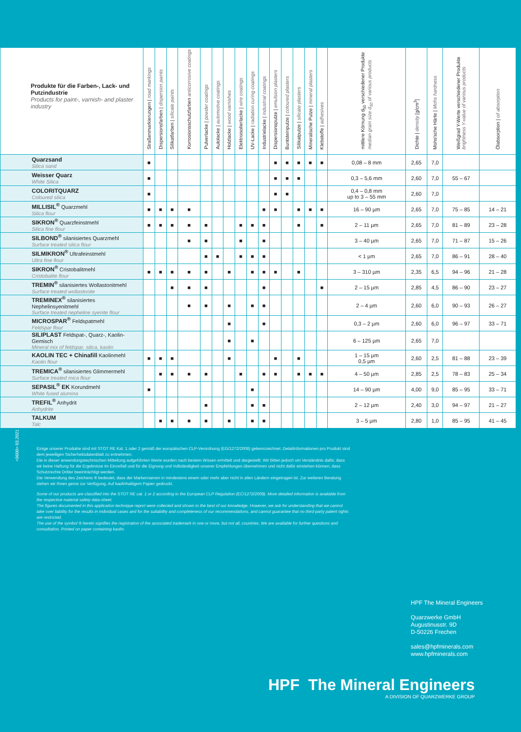| Produkte für die Farben-, Lack- und Putzindustrie Products for paint-, varnish- and plaster industry | Straßenmarkierungen / road markings | Dispersionsfarben / dispersion paints | Silikatfarben / silicate paints | Korrosionsschutzfarben anticorrosive coatings | Pulverlacke / powder coatings | Autolacke / automotive coatings | Holzlacke / wood varnishes | Elektroisolierlacke / wire coatings | UV-Lacke / radiation curing coatings | Industrielacke / industrial coatings | Dispersionsputze / emulsion plasters | Buntsteinputze / coloured plasters | Silikatputze / silicate plasters | Mineralische Putze / mineral plasters | Klebstoffe / adhesives | mittlere Körnung d<sub>50</sub> verschiedener Produkte median grain size d<sub>50</sub> of various products | Dichte / density [g/cm<sup>3</sup>] | Mohs'sche Härte / Mohs hardness | Weißgrad Y-Werte verschiedener Produkte brightness Y-value of various products | Ölabsorption / oil absorption |
| --- | --- | --- | --- | --- | --- | --- | --- | --- | --- | --- | --- | --- | --- | --- | --- | --- | --- | --- | --- | --- |
| Quarzsand Silica sand | ■ | | | | | | | | | | ■ | ■ | ■ | ■ | ■ | 0,08 – 8 mm | 2,65 | 7,0 | | |
| Weisser Quarz White Silica | ■ | | | | | | | | | | ■ | ■ | ■ | | | 0,3 – 5,6 mm | 2,60 | 7,0 | 55 – 67 | |
| COLORITQUARZ Coloured silica | ■ | | | | | | | | | | ■ | ■ | | | | 0,4 – 0,8 mm up to 3 – 55 mm | 2,60 | 7,0 | | |
| MILLISIL<sup>®</sup> Quarzmehl Silica flour | ■ | ■ | ■ | ■ | | | | | | ■ | ■ | | ■ | ■ | ■ | 16 – 90 µm | 2,65 | 7,0 | 75 – 85 | 14 – 21 |
| SIKRON<sup>®</sup> Quarzfeinstmehl Silica fine flour | ■ | ■ | ■ | ■ | ■ | | | ■ | ■ | ■ | | | ■ | | ■ | 2 – 11 µm | 2,65 | 7,0 | 81 – 89 | 23 – 28 |
| SILBOND<sup>®</sup> silanisiertes Quarzmehl Surface treated silica flour | | | | ■ | ■ | | | ■ | | ■ | | | | | | 3 – 40 µm | 2,65 | 7,0 | 71 – 87 | 15 – 26 |
| SILMIKRON<sup>®</sup> Ultrafeinstmehl Ultra fine flour | | | | | ■ | ■ | | ■ | ■ | ■ | | | | | | < 1 µm | 2,65 | 7,0 | 86 – 91 | 28 – 40 |
| SIKRON<sup>®</sup> Cristobalitmehl Cristobalite flour | ■ | ■ | ■ | ■ | ■ | | ■ | | ■ | ■ | ■ | | ■ | | | 3 – 310 µm | 2,35 | 6,5 | 94 – 96 | 21 – 28 |
| TREMIN<sup>®</sup> silanisiertes Wollastonitmehl Surface treated wollastonite | | | ■ | ■ | ■ | | | | | ■ | | | | | ■ | 2 – 15 µm | 2,85 | 4,5 | 86 – 90 | 23 – 27 |
| TREMINEX<sup>®</sup> silanisiertes Nephelinsyenitmehl Surface treated nepheline syenite flour | | | | ■ | ■ | | ■ | | ■ | ■ | | | | | | 2 – 4 µm | 2,60 | 6,0 | 90 – 93 | 26 – 27 |
| MICROSPAR<sup>®</sup> Feldspatmehl Feldspar flour | | | | | | | ■ | | | ■ | | | | | | 0,3 – 2 µm | 2,60 | 6,0 | 96 – 97 | 33 – 71 |
| SILIPLAST Feldspat-, Quarz-, Kaolin-Gemisch Mineral mix of feldspar, silica, kaolin | | | | | | | ■ | | ■ | | | | | | | 6 – 125 µm | 2,65 | 7,0 | | |
| KAOLIN TEC + Chinafill Kaolinmehl Kaolin flour | ■ | ■ | ■ | | | | ■ | | | | ■ | | ■ | | | 1 – 15 µm 0,5 µm | 2,60 | 2,5 | 81 – 88 | 23 – 39 |
| TREMICA<sup>®</sup> silanisiertes Glimmermehl Surface treated mica flour | | ■ | ■ | ■ | ■ | | | ■ | | ■ | ■ | | ■ | ■ | ■ | 4 – 50 µm | 2,85 | 2,5 | 78 – 83 | 25 – 34 |
| SEPASIL<sup>®</sup> EK Korundmehl White fused alumina | ■ | | | | | | | | ■ | | | | | | | 14 – 90 µm | 4,00 | 9,0 | 85 – 95 | 33 – 71 |
| TREFIL<sup>®</sup> Anhydrit Anhydrite | | | | | ■ | | | | ■ | ■ | | | | | | 2 – 12 µm | 2,40 | 3,0 | 94 – 97 | 21 – 27 |
| TALKUM Talc | | ■ | ■ | ■ | ■ | | ■ | | ■ | ■ | | | | | | 3 – 5 µm | 2,80 | 1,0 | 85 – 95 | 41 – 45 |
<9600> 03.2021
Einige unserer Produkte sind mit STOT RE Kat. 1 oder 2 gemäß der europäischen CLP-Verordnung (EG/1272/2008) gekennzeichnet. Detailinformationen pro Produkt sind dem jeweiligen Sicherheitsdatenblatt zu entnehmen.
Die in dieser anwendungstechnischen Mitteilung aufgeführten Werte wurden nach bestem Wissen ermittelt und dargestellt. Wir bitten jedoch um Verständnis dafür, dass wir keine Haftung für die Ergebnisse im Einzelfall und für die Eignung und Vollständigkeit unserer Empfehlungen übernehmen und nicht dafür einstehen können, dass Schutzrechte Dritter beeinträchtigt werden.
Die Verwendung des Zeichens ® bedeutet, dass der Markennamen in mindestens einem oder mehr aber nicht in allen Ländern eingetragen ist. Zur weiteren Beratung stehen wir Ihnen gerne zur Verfügung. Auf kaolinhaltigem Papier gedruckt.
Some of our products are classified into the STOT RE cat. 1 or 2 according to the European CLP Regulation (EC/1272/2008). More detailed information is available from the respective material safety data-sheet.
The figures documented in this application technique report were collected and shown to the best of our knowledge. However, we ask for understanding that we cannot take over liability for the results in individual cases and for the suitability and completeness of our recommendations, and cannot guarantee that no third-party patent rights are restricted.
The use of the symbol ® herein signifies the registration of the associated trademark in one or more, but not all, countries. We are available for further questions and consultation. Printed on paper containing kaolin.
HPF The Mineral Engineers
Quarzwerke GmbH
Augustinusstr. 9D
D-50226 Frechen
sales@hpfminerals.com
www.hpfminerals.com
HPF The Mineral Engineers
A DIVISION OF QUARZWERKE GROUP